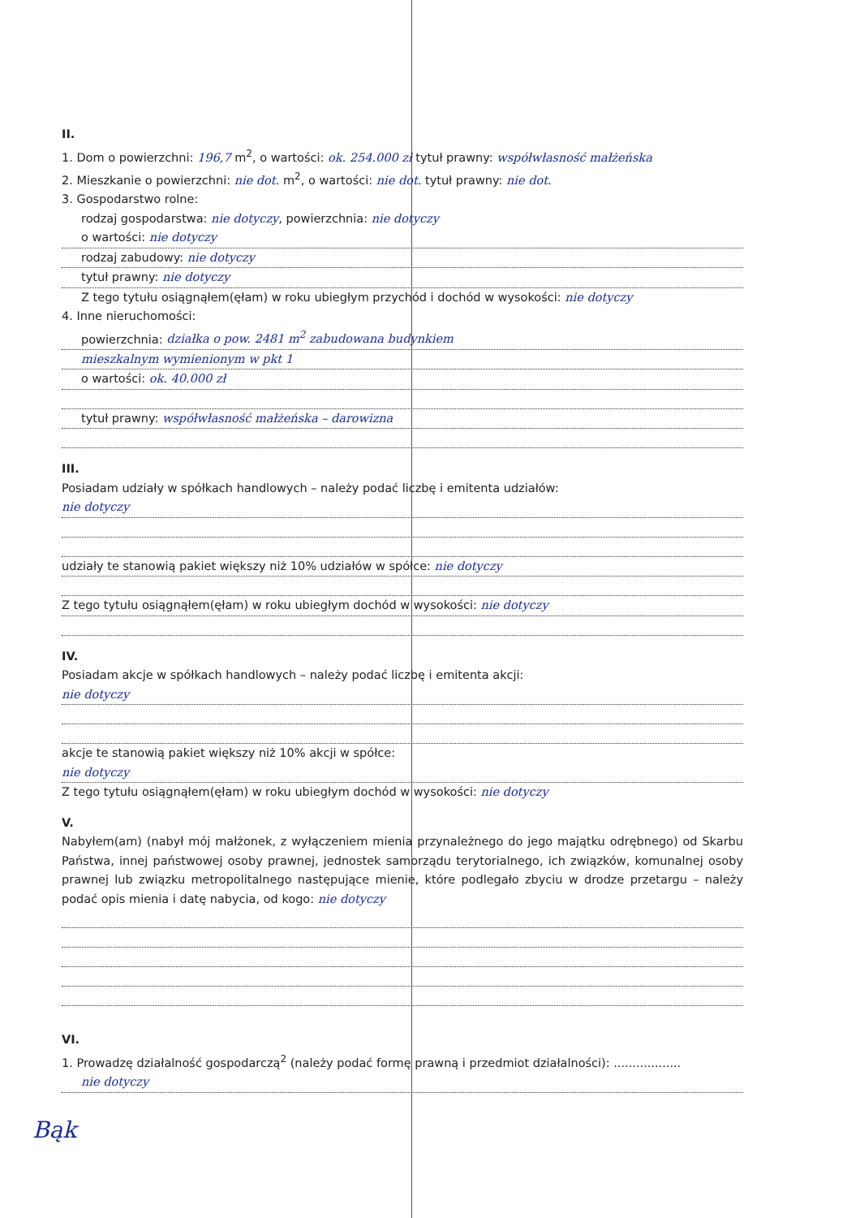II.
1. Dom o powierzchni: 196,7 m<sup>2</sup>, o wartości: ok. 254.000 zł tytuł prawny: współwłasność małżeńska
2. Mieszkanie o powierzchni: nie dot. m<sup>2</sup>, o wartości: nie dot. tytuł prawny: nie dot.
3. Gospodarstwo rolne:
rodzaj gospodarstwa: nie dotyczy, powierzchnia: nie dotyczy
o wartości: nie dotyczy
rodzaj zabudowy: nie dotyczy
tytuł prawny: nie dotyczy
Z tego tytułu osiągnąłem(ęłam) w roku ubiegłym przychód i dochód w wysokości: nie dotyczy
4. Inne nieruchomości:
powierzchnia: działka o pow. 2481 m<sup>2</sup> zabudowana budynkiem
mieszkalnym wymienionym w pkt 1
o wartości: ok. 40.000 zł
tytuł prawny: współwłasność małżeńska – darowizna
III.
Posiadam udziały w spółkach handlowych – należy podać liczbę i emitenta udziałów:
nie dotyczy
udziały te stanowią pakiet większy niż 10% udziałów w spółce: nie dotyczy
Z tego tytułu osiągnąłem(ęłam) w roku ubiegłym dochód w wysokości: nie dotyczy
IV.
Posiadam akcje w spółkach handlowych – należy podać liczbę i emitenta akcji:
nie dotyczy
akcje te stanowią pakiet większy niż 10% akcji w spółce:
nie dotyczy
Z tego tytułu osiągnąłem(ęłam) w roku ubiegłym dochód w wysokości: nie dotyczy
V.
Nabyłem(am) (nabył mój małżonek, z wyłączeniem mienia przynależnego do jego majątku odrębnego) od Skarbu Państwa, innej państwowej osoby prawnej, jednostek samorządu terytorialnego, ich związków, komunalnej osoby prawnej lub związku metropolitalnego następujące mienie, które podlegało zbyciu w drodze przetargu – należy podać opis mienia i datę nabycia, od kogo: nie dotyczy
VI.
1. Prowadzę działalność gospodarczą<sup>2</sup> (należy podać formę prawną i przedmiot działalności): ..................
nie dotyczy
Bąk